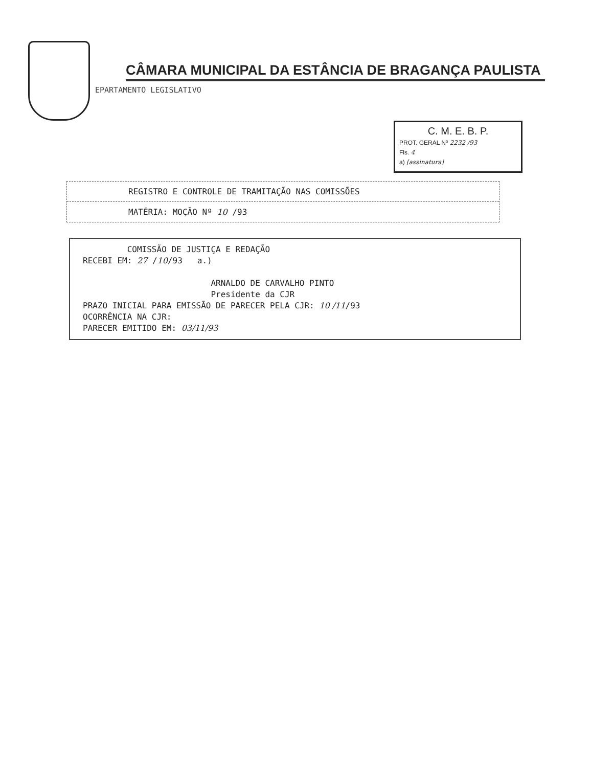CÂMARA MUNICIPAL DA ESTÂNCIA DE BRAGANÇA PAULISTA
EPARTAMENTO LEGISLATIVO
C. M. E. B. P.
PROT. GERAL Nº 2232 /93
Fls. 4
a) [assinatura]
REGISTRO E CONTROLE DE TRAMITAÇÃO NAS COMISSÕES
MATÉRIA: MOÇÃO Nº 10 /93
COMISSÃO DE JUSTIÇA E REDAÇÃO RECEBI EM: 27 /10/93 a.) ARNALDO DE CARVALHO PINTO Presidente da CJR PRAZO INICIAL PARA EMISSÃO DE PARECER PELA CJR: 10 /11/93 OCORRÊNCIA NA CJR: PARECER EMITIDO EM: 03/11/93